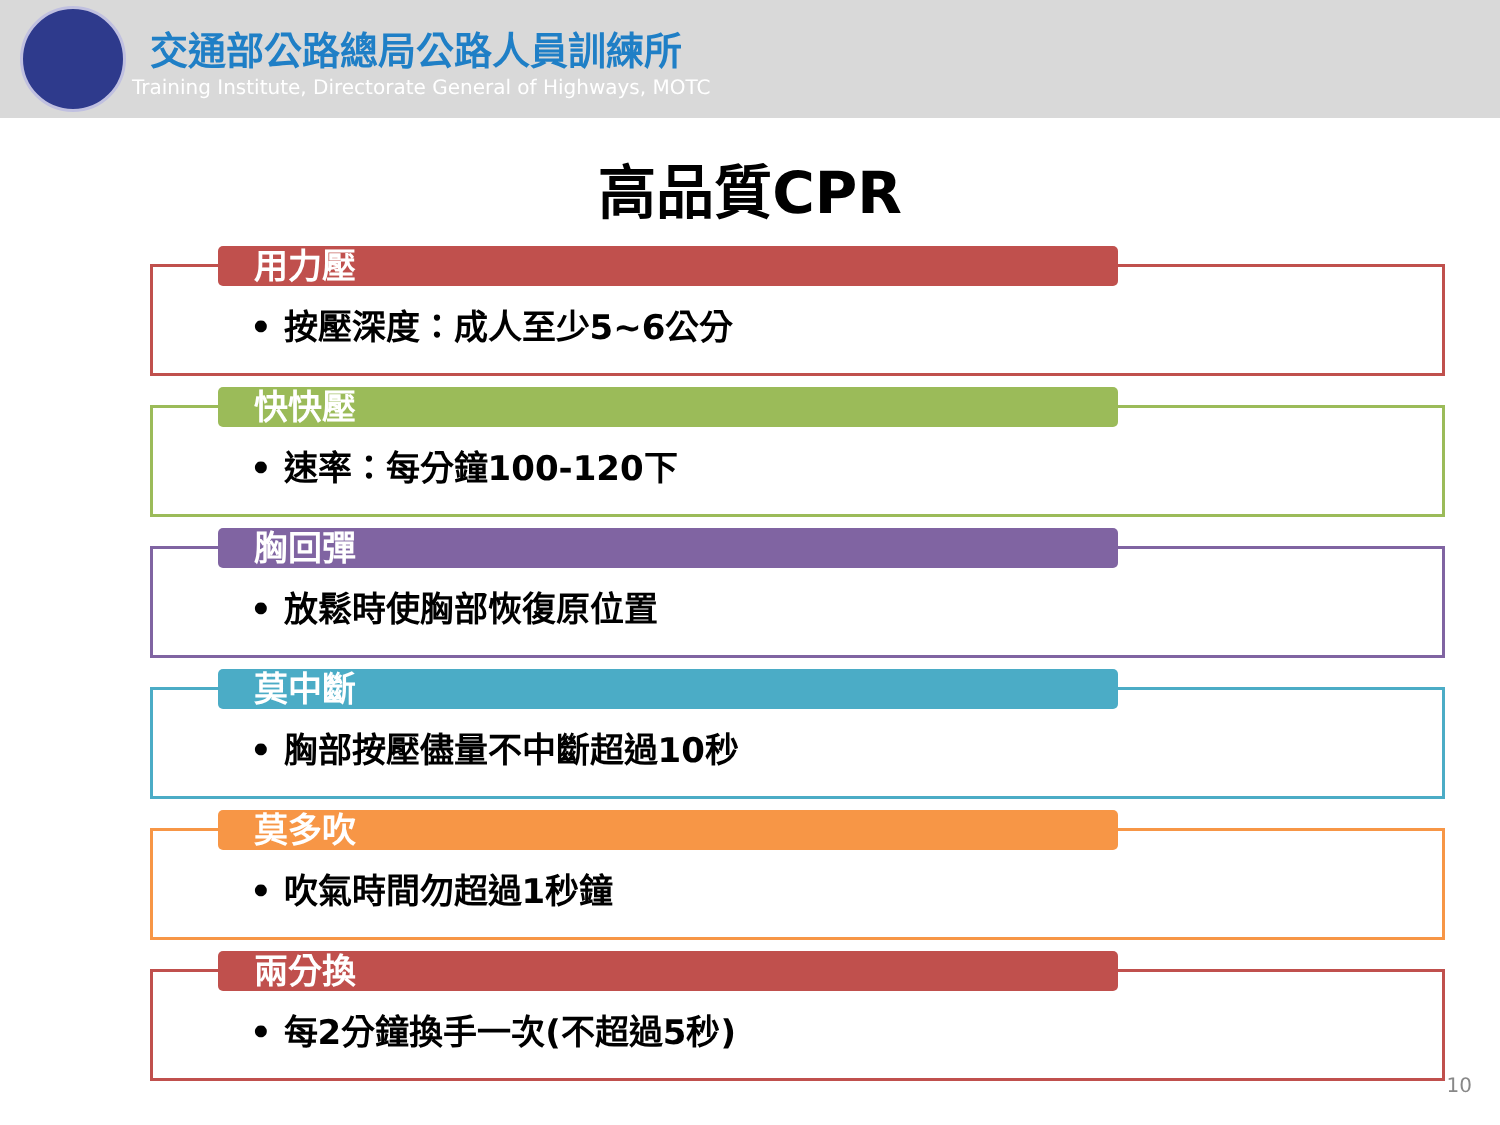交通部公路總局公路人員訓練所
Training Institute, Directorate General of Highways, MOTC
高品質CPR
用力壓
• 按壓深度：成人至少5~6公分
快快壓
• 速率：每分鐘100-120下
胸回彈
• 放鬆時使胸部恢復原位置
莫中斷
• 胸部按壓儘量不中斷超過10秒
莫多吹
• 吹氣時間勿超過1秒鐘
兩分換
• 每2分鐘換手一次(不超過5秒)
10